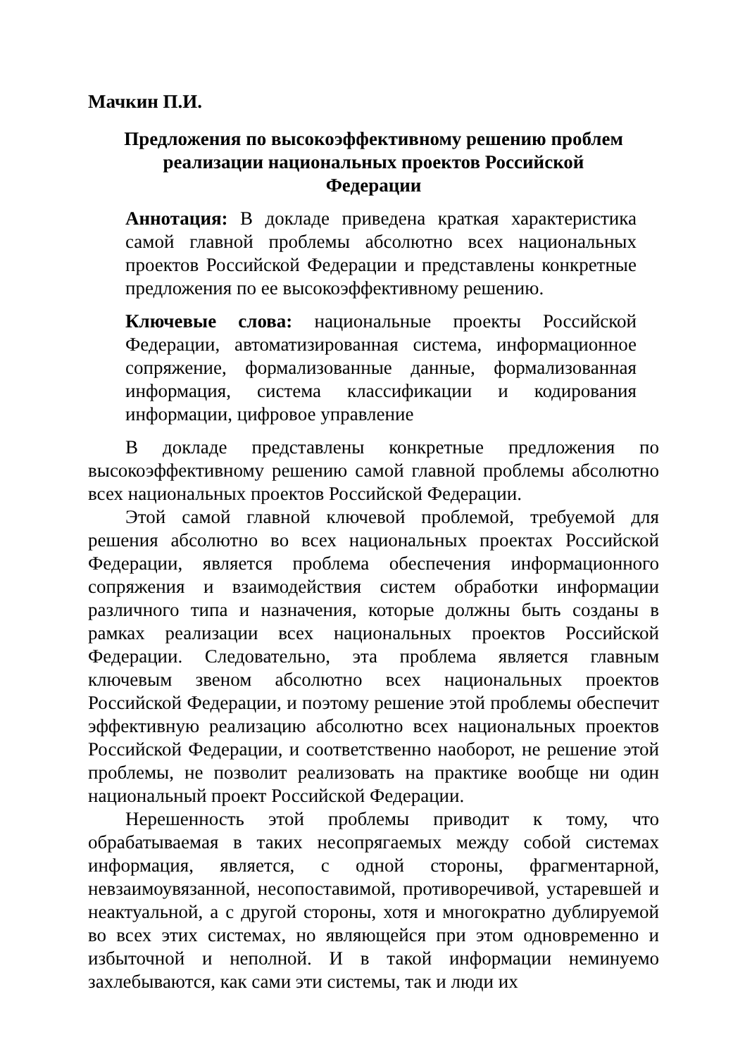Мачкин П.И.
Предложения по высокоэффективному решению проблем реализации национальных проектов Российской Федерации
Аннотация: В докладе приведена краткая характеристика самой главной проблемы абсолютно всех национальных проектов Российской Федерации и представлены конкретные предложения по ее высокоэффективному решению.
Ключевые слова: национальные проекты Российской Федерации, автоматизированная система, информационное сопряжение, формализованные данные, формализованная информация, система классификации и кодирования информации, цифровое управление
В докладе представлены конкретные предложения по высокоэффективному решению самой главной проблемы абсолютно всех национальных проектов Российской Федерации.
Этой самой главной ключевой проблемой, требуемой для решения абсолютно во всех национальных проектах Российской Федерации, является проблема обеспечения информационного сопряжения и взаимодействия систем обработки информации различного типа и назначения, которые должны быть созданы в рамках реализации всех национальных проектов Российской Федерации. Следовательно, эта проблема является главным ключевым звеном абсолютно всех национальных проектов Российской Федерации, и поэтому решение этой проблемы обеспечит эффективную реализацию абсолютно всех национальных проектов Российской Федерации, и соответственно наоборот, не решение этой проблемы, не позволит реализовать на практике вообще ни один национальный проект Российской Федерации.
Нерешенность этой проблемы приводит к тому, что обрабатываемая в таких несопрягаемых между собой системах информация, является, с одной стороны, фрагментарной, невзаимоувязанной, несопоставимой, противоречивой, устаревшей и неактуальной, а с другой стороны, хотя и многократно дублируемой во всех этих системах, но являющейся при этом одновременно и избыточной и неполной. И в такой информации неминуемо захлебываются, как сами эти системы, так и люди их